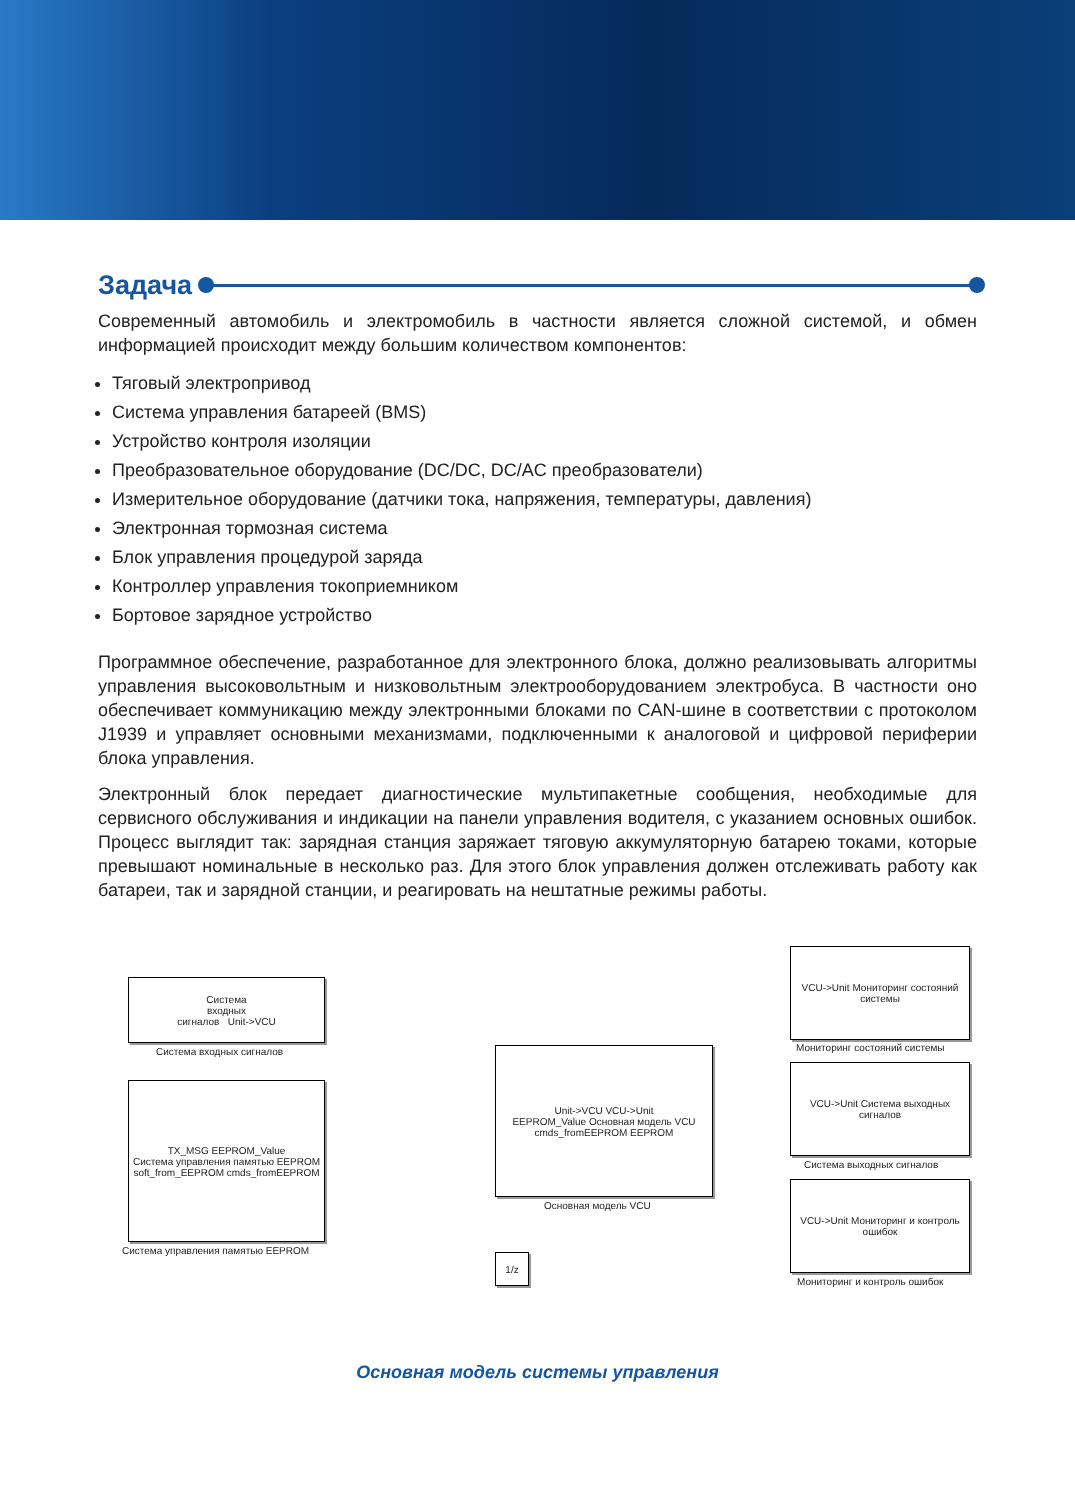Задача
Современный автомобиль и электромобиль в частности является сложной системой, и обмен информацией происходит между большим количеством компонентов:
Тяговый электропривод
Система управления батареей (BMS)
Устройство контроля изоляции
Преобразовательное оборудование (DC/DC, DC/AC преобразователи)
Измерительное оборудование (датчики тока, напряжения, температуры, давления)
Электронная тормозная система
Блок управления процедурой заряда
Контроллер управления токоприемником
Бортовое зарядное устройство
Программное обеспечение, разработанное для электронного блока, должно реализовывать алгоритмы управления высоковольтным и низковольтным электрооборудованием электробуса. В частности оно обеспечивает коммуникацию между электронными блоками по CAN-шине в соответствии с протоколом J1939 и управляет основными механизмами, подключенными к аналоговой и цифровой периферии блока управления.
Электронный блок передает диагностические мультипакетные сообщения, необходимые для сервисного обслуживания и индикации на панели управления водителя, с указанием основных ошибок. Процесс выглядит так: зарядная станция заряжает тяговую аккумуляторную батарею токами, которые превышают номинальные в несколько раз. Для этого блок управления должен отслеживать работу как батареи, так и зарядной станции, и реагировать на нештатные режимы работы.
Система
входных
сигналов Unit->VCU
Система входных сигналов
TX_MSG EEPROM_Value
Система управления памятью EEPROM
soft_from_EEPROM cmds_fromEEPROM
Система управления памятью EEPROM
Unit->VCU VCU->Unit
EEPROM_Value Основная модель VCU
cmds_fromEEPROM EEPROM
Основная модель VCU
1/z
VCU->Unit Мониторинг состояний системы
Мониторинг состояний системы
VCU->Unit Система выходных сигналов
Система выходных сигналов
VCU->Unit Мониторинг и контроль ошибок
Мониторинг и контроль ошибок
Основная модель системы управления